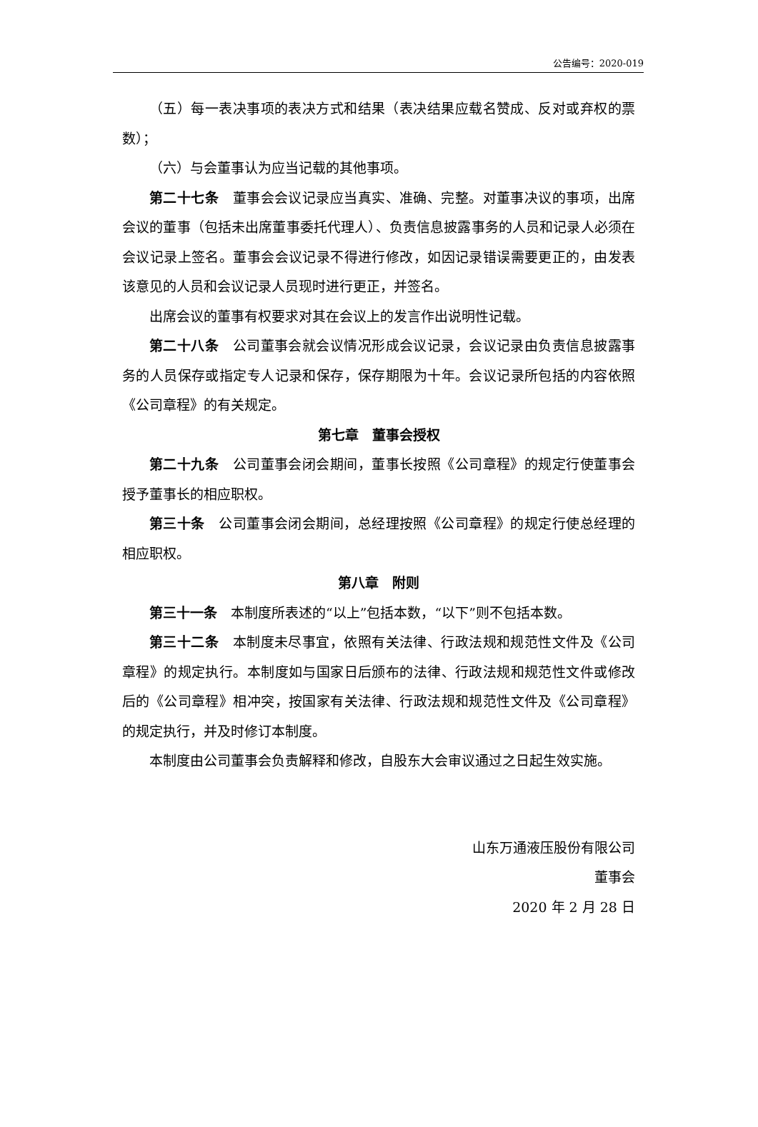公告编号：2020-019
（五）每一表决事项的表决方式和结果（表决结果应载名赞成、反对或弃权的票数）；
（六）与会董事认为应当记载的其他事项。
第二十七条　董事会会议记录应当真实、准确、完整。对董事决议的事项，出席会议的董事（包括未出席董事委托代理人）、负责信息披露事务的人员和记录人必须在会议记录上签名。董事会会议记录不得进行修改，如因记录错误需要更正的，由发表该意见的人员和会议记录人员现时进行更正，并签名。
出席会议的董事有权要求对其在会议上的发言作出说明性记载。
第二十八条　公司董事会就会议情况形成会议记录，会议记录由负责信息披露事务的人员保存或指定专人记录和保存，保存期限为十年。会议记录所包括的内容依照《公司章程》的有关规定。
第七章　董事会授权
第二十九条　公司董事会闭会期间，董事长按照《公司章程》的规定行使董事会授予董事长的相应职权。
第三十条　公司董事会闭会期间，总经理按照《公司章程》的规定行使总经理的相应职权。
第八章　附则
第三十一条　本制度所表述的“以上”包括本数，“以下”则不包括本数。
第三十二条　本制度未尽事宜，依照有关法律、行政法规和规范性文件及《公司章程》的规定执行。本制度如与国家日后颁布的法律、行政法规和规范性文件或修改后的《公司章程》相冲突，按国家有关法律、行政法规和规范性文件及《公司章程》的规定执行，并及时修订本制度。
本制度由公司董事会负责解释和修改，自股东大会审议通过之日起生效实施。
山东万通液压股份有限公司
董事会
2020 年 2 月 28 日